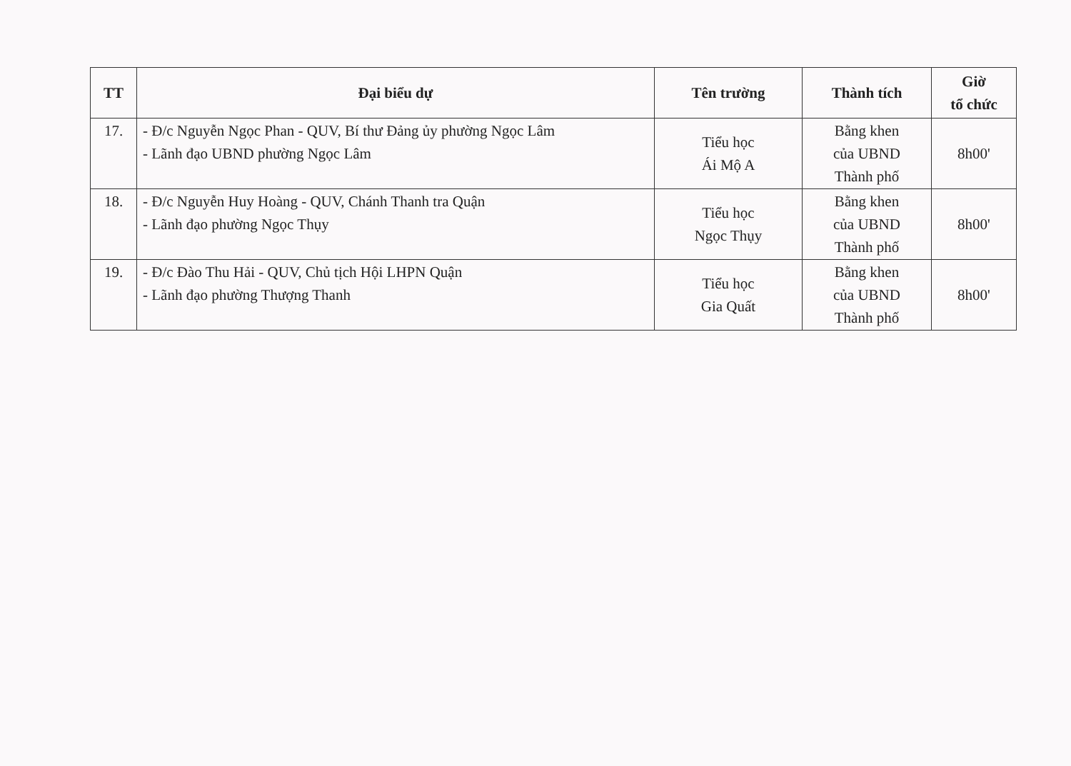| TT | Đại biểu dự | Tên trường | Thành tích | Giờ tổ chức |
| --- | --- | --- | --- | --- |
| 17. | - Đ/c Nguyễn Ngọc Phan - QUV, Bí thư Đảng ủy phường Ngọc Lâm - Lãnh đạo UBND phường Ngọc Lâm | Tiểu học Ái Mộ A | Bằng khen của UBND Thành phố | 8h00' |
| 18. | - Đ/c Nguyễn Huy Hoàng - QUV, Chánh Thanh tra Quận - Lãnh đạo phường Ngọc Thụy | Tiểu học Ngọc Thụy | Bằng khen của UBND Thành phố | 8h00' |
| 19. | - Đ/c Đào Thu Hải - QUV, Chủ tịch Hội LHPN Quận - Lãnh đạo phường Thượng Thanh | Tiểu học Gia Quất | Bằng khen của UBND Thành phố | 8h00' |